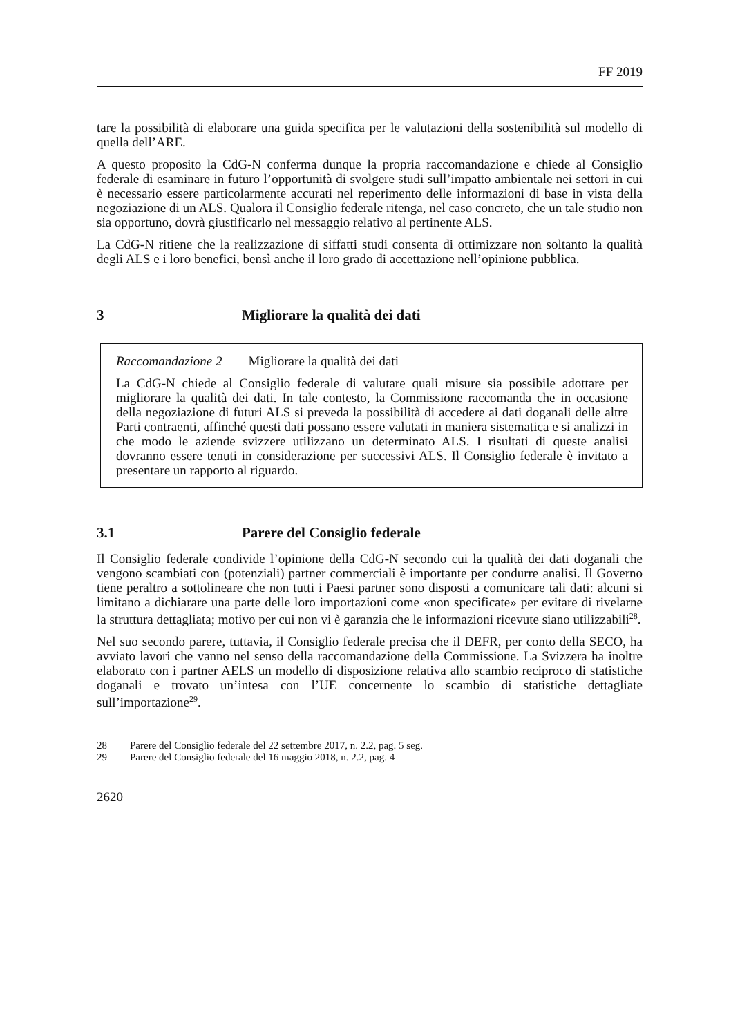FF 2019
tare la possibilità di elaborare una guida specifica per le valutazioni della sostenibilità sul modello di quella dell’ARE.
A questo proposito la CdG-N conferma dunque la propria raccomandazione e chiede al Consiglio federale di esaminare in futuro l’opportunità di svolgere studi sull’impatto ambientale nei settori in cui è necessario essere particolarmente accurati nel reperimento delle informazioni di base in vista della negoziazione di un ALS. Qualora il Consiglio federale ritenga, nel caso concreto, che un tale studio non sia opportuno, dovrà giustificarlo nel messaggio relativo al pertinente ALS.
La CdG-N ritiene che la realizzazione di siffatti studi consenta di ottimizzare non soltanto la qualità degli ALS e i loro benefici, bensì anche il loro grado di accettazione nell’opinione pubblica.
3 Migliorare la qualità dei dati
Raccomandazione 2 Migliorare la qualità dei dati
La CdG-N chiede al Consiglio federale di valutare quali misure sia possibile adottare per migliorare la qualità dei dati. In tale contesto, la Commissione raccomanda che in occasione della negoziazione di futuri ALS si preveda la possibilità di accedere ai dati doganali delle altre Parti contraenti, affinché questi dati possano essere valutati in maniera sistematica e si analizzi in che modo le aziende svizzere utilizzano un determinato ALS. I risultati di queste analisi dovranno essere tenuti in considerazione per successivi ALS. Il Consiglio federale è invitato a presentare un rapporto al riguardo.
3.1 Parere del Consiglio federale
Il Consiglio federale condivide l’opinione della CdG-N secondo cui la qualità dei dati doganali che vengono scambiati con (potenziali) partner commerciali è importante per condurre analisi. Il Governo tiene peraltro a sottolineare che non tutti i Paesi partner sono disposti a comunicare tali dati: alcuni si limitano a dichiarare una parte delle loro importazioni come «non specificate» per evitare di rivelarne la struttura dettagliata; motivo per cui non vi è garanzia che le informazioni ricevute siano utilizzabili<sup>28</sup>.
Nel suo secondo parere, tuttavia, il Consiglio federale precisa che il DEFR, per conto della SECO, ha avviato lavori che vanno nel senso della raccomandazione della Commissione. La Svizzera ha inoltre elaborato con i partner AELS un modello di disposizione relativa allo scambio reciproco di statistiche doganali e trovato un’intesa con l’UE concernente lo scambio di statistiche dettagliate sull’importazione<sup>29</sup>.
28 Parere del Consiglio federale del 22 settembre 2017, n. 2.2, pag. 5 seg.
29 Parere del Consiglio federale del 16 maggio 2018, n. 2.2, pag. 4
2620